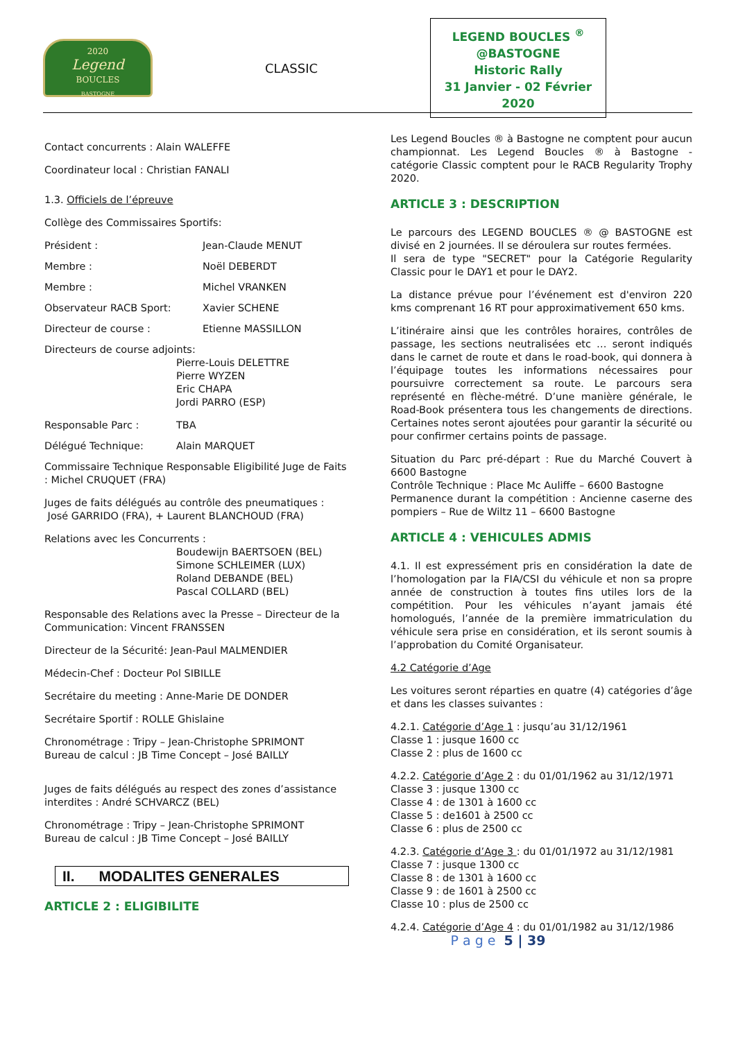2020
Legend
BOUCLES
BASTOGNE
CLASSIC
LEGEND BOUCLES <sup>®</sup>
@BASTOGNE
Historic Rally
31 Janvier - 02 Février 2020
Contact concurrents : Alain WALEFFE
Coordinateur local : Christian FANALI
1.3. Officiels de l’épreuve
Collège des Commissaires Sportifs:
Président : Jean-Claude MENUT
Membre : Noël DEBERDT
Membre : Michel VRANKEN
Observateur RACB Sport: Xavier SCHENE
Directeur de course : Etienne MASSILLON
Directeurs de course adjoints:
Pierre-Louis DELETTRE
Pierre WYZEN
Eric CHAPA
Jordi PARRO (ESP)
Responsable Parc : TBA
Délégué Technique: Alain MARQUET
Commissaire Technique Responsable Eligibilité Juge de Faits : Michel CRUQUET (FRA)
Juges de faits délégués au contrôle des pneumatiques :
José GARRIDO (FRA), + Laurent BLANCHOUD (FRA)
Relations avec les Concurrents :
Boudewijn BAERTSOEN (BEL)
Simone SCHLEIMER (LUX)
Roland DEBANDE (BEL)
Pascal COLLARD (BEL)
Responsable des Relations avec la Presse – Directeur de la Communication: Vincent FRANSSEN
Directeur de la Sécurité: Jean-Paul MALMENDIER
Médecin-Chef : Docteur Pol SIBILLE
Secrétaire du meeting : Anne-Marie DE DONDER
Secrétaire Sportif : ROLLE Ghislaine
Chronométrage : Tripy – Jean-Christophe SPRIMONT
Bureau de calcul : JB Time Concept – José BAILLY
Juges de faits délégués au respect des zones d’assistance interdites : André SCHVARCZ (BEL)
Chronométrage : Tripy – Jean-Christophe SPRIMONT
Bureau de calcul : JB Time Concept – José BAILLY
II. MODALITES GENERALES
ARTICLE 2 : ELIGIBILITE
Les Legend Boucles ® à Bastogne ne comptent pour aucun championnat. Les Legend Boucles ® à Bastogne - catégorie Classic comptent pour le RACB Regularity Trophy 2020.
ARTICLE 3 : DESCRIPTION
Le parcours des LEGEND BOUCLES ® @ BASTOGNE est divisé en 2 journées. Il se déroulera sur routes fermées.
Il sera de type "SECRET" pour la Catégorie Regularity Classic pour le DAY1 et pour le DAY2.
La distance prévue pour l’événement est d'environ 220 kms comprenant 16 RT pour approximativement 650 kms.
L’itinéraire ainsi que les contrôles horaires, contrôles de passage, les sections neutralisées etc … seront indiqués dans le carnet de route et dans le road-book, qui donnera à l’équipage toutes les informations nécessaires pour poursuivre correctement sa route. Le parcours sera représenté en flèche-métré. D’une manière générale, le Road-Book présentera tous les changements de directions. Certaines notes seront ajoutées pour garantir la sécurité ou pour confirmer certains points de passage.
Situation du Parc pré-départ : Rue du Marché Couvert à 6600 Bastogne
Contrôle Technique : Place Mc Auliffe – 6600 Bastogne
Permanence durant la compétition : Ancienne caserne des pompiers – Rue de Wiltz 11 – 6600 Bastogne
ARTICLE 4 : VEHICULES ADMIS
4.1. Il est expressément pris en considération la date de l’homologation par la FIA/CSI du véhicule et non sa propre année de construction à toutes fins utiles lors de la compétition. Pour les véhicules n’ayant jamais été homologués, l’année de la première immatriculation du véhicule sera prise en considération, et ils seront soumis à l’approbation du Comité Organisateur.
4.2 Catégorie d’Age
Les voitures seront réparties en quatre (4) catégories d’âge et dans les classes suivantes :
4.2.1. Catégorie d’Age 1 : jusqu’au 31/12/1961
Classe 1 : jusque 1600 cc
Classe 2 : plus de 1600 cc
4.2.2. Catégorie d’Age 2 : du 01/01/1962 au 31/12/1971
Classe 3 : jusque 1300 cc
Classe 4 : de 1301 à 1600 cc
Classe 5 : de1601 à 2500 cc
Classe 6 : plus de 2500 cc
4.2.3. Catégorie d’Age 3 : du 01/01/1972 au 31/12/1981
Classe 7 : jusque 1300 cc
Classe 8 : de 1301 à 1600 cc
Classe 9 : de 1601 à 2500 cc
Classe 10 : plus de 2500 cc
4.2.4. Catégorie d’Age 4 : du 01/01/1982 au 31/12/1986
P a g e 5 | 39